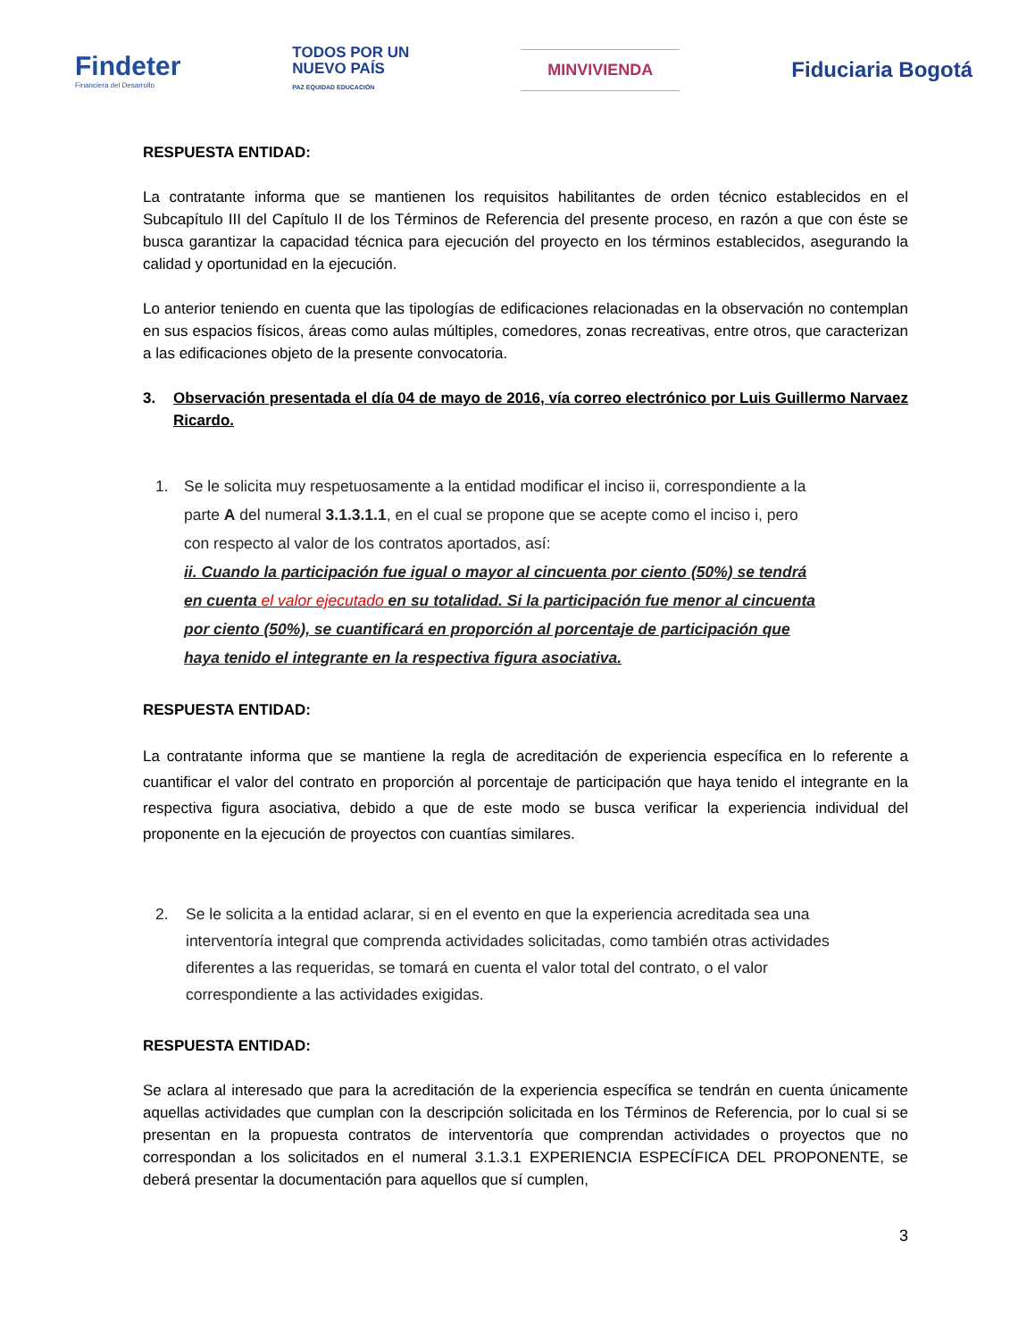Findeter
Financiera del Desarrollo
TODOS POR UN
NUEVO PAÍS
PAZ EQUIDAD EDUCACIÓN
MINVIVIENDA
Fiduciaria Bogotá
RESPUESTA ENTIDAD:
La contratante informa que se mantienen los requisitos habilitantes de orden técnico establecidos en el Subcapítulo III del Capítulo II de los Términos de Referencia del presente proceso, en razón a que con éste se busca garantizar la capacidad técnica para ejecución del proyecto en los términos establecidos, asegurando la calidad y oportunidad en la ejecución.
Lo anterior teniendo en cuenta que las tipologías de edificaciones relacionadas en la observación no contemplan en sus espacios físicos, áreas como aulas múltiples, comedores, zonas recreativas, entre otros, que caracterizan a las edificaciones objeto de la presente convocatoria.
3. Observación presentada el día 04 de mayo de 2016, vía correo electrónico por Luis Guillermo Narvaez Ricardo.
1. Se le solicita muy respetuosamente a la entidad modificar el inciso ii, correspondiente a la parte A del numeral 3.1.3.1.1, en el cual se propone que se acepte como el inciso i, pero con respecto al valor de los contratos aportados, así:
ii. Cuando la participación fue igual o mayor al cincuenta por ciento (50%) se tendrá en cuenta el valor ejecutado en su totalidad. Si la participación fue menor al cincuenta por ciento (50%), se cuantificará en proporción al porcentaje de participación que haya tenido el integrante en la respectiva figura asociativa.
RESPUESTA ENTIDAD:
La contratante informa que se mantiene la regla de acreditación de experiencia específica en lo referente a cuantificar el valor del contrato en proporción al porcentaje de participación que haya tenido el integrante en la respectiva figura asociativa, debido a que de este modo se busca verificar la experiencia individual del proponente en la ejecución de proyectos con cuantías similares.
2. Se le solicita a la entidad aclarar, si en el evento en que la experiencia acreditada sea una interventoría integral que comprenda actividades solicitadas, como también otras actividades diferentes a las requeridas, se tomará en cuenta el valor total del contrato, o el valor correspondiente a las actividades exigidas.
RESPUESTA ENTIDAD:
Se aclara al interesado que para la acreditación de la experiencia específica se tendrán en cuenta únicamente aquellas actividades que cumplan con la descripción solicitada en los Términos de Referencia, por lo cual si se presentan en la propuesta contratos de interventoría que comprendan actividades o proyectos que no correspondan a los solicitados en el numeral 3.1.3.1 EXPERIENCIA ESPECÍFICA DEL PROPONENTE, se deberá presentar la documentación para aquellos que sí cumplen,
3